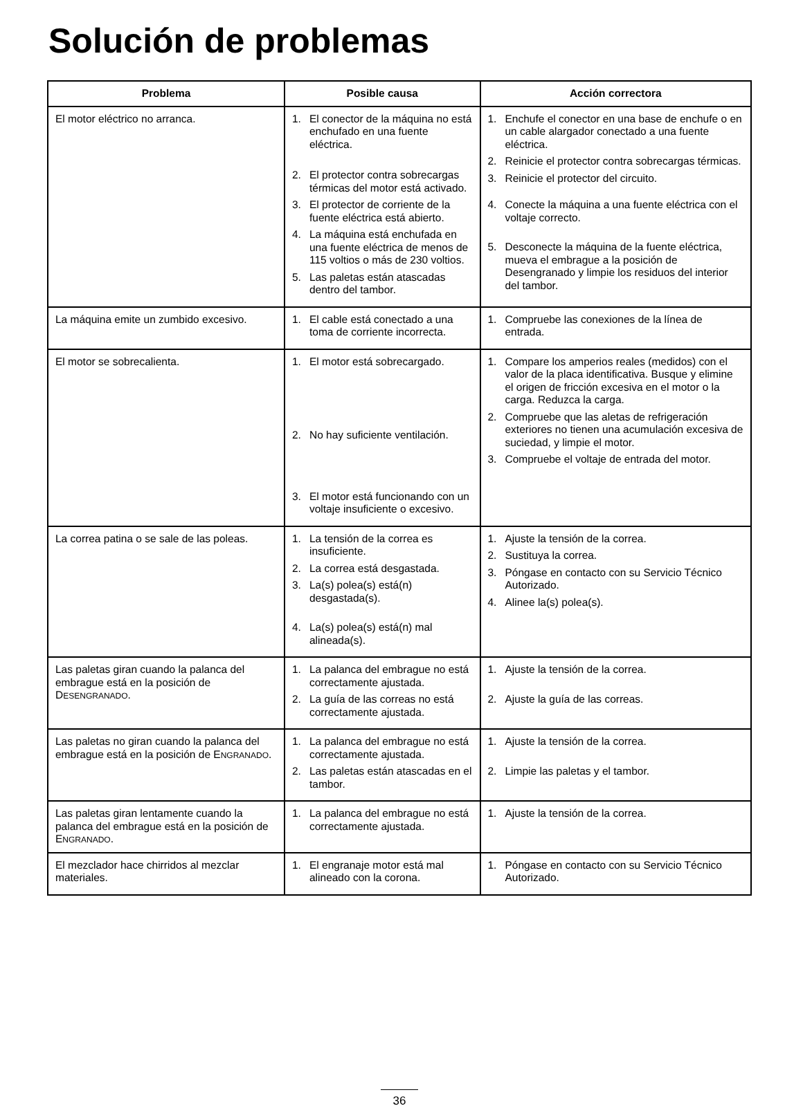Solución de problemas
| Problema | Posible causa | Acción correctora |
| --- | --- | --- |
| El motor eléctrico no arranca. | 1. El conector de la máquina no está enchufado en una fuente eléctrica. 2. El protector contra sobrecargas térmicas del motor está activado. 3. El protector de corriente de la fuente eléctrica está abierto. 4. La máquina está enchufada en una fuente eléctrica de menos de 115 voltios o más de 230 voltios. 5. Las paletas están atascadas dentro del tambor. | 1. Enchufe el conector en una base de enchufe o en un cable alargador conectado a una fuente eléctrica. 2. Reinicie el protector contra sobrecargas térmicas. 3. Reinicie el protector del circuito. 4. Conecte la máquina a una fuente eléctrica con el voltaje correcto. 5. Desconecte la máquina de la fuente eléctrica, mueva el embrague a la posición de Desengranado y limpie los residuos del interior del tambor. |
| La máquina emite un zumbido excesivo. | 1. El cable está conectado a una toma de corriente incorrecta. | 1. Compruebe las conexiones de la línea de entrada. |
| El motor se sobrecalienta. | 1. El motor está sobrecargado. 2. No hay suficiente ventilación. 3. El motor está funcionando con un voltaje insuficiente o excesivo. | 1. Compare los amperios reales (medidos) con el valor de la placa identificativa. Busque y elimine el origen de fricción excesiva en el motor o la carga. Reduzca la carga. 2. Compruebe que las aletas de refrigeración exteriores no tienen una acumulación excesiva de suciedad, y limpie el motor. 3. Compruebe el voltaje de entrada del motor. |
| La correa patina o se sale de las poleas. | 1. La tensión de la correa es insuficiente. 2. La correa está desgastada. 3. La(s) polea(s) está(n) desgastada(s). 4. La(s) polea(s) está(n) mal alineada(s). | 1. Ajuste la tensión de la correa. 2. Sustituya la correa. 3. Póngase en contacto con su Servicio Técnico Autorizado. 4. Alinee la(s) polea(s). |
| Las paletas giran cuando la palanca del embrague está en la posición de D ESENGRANADO . | 1. La palanca del embrague no está correctamente ajustada. 2. La guía de las correas no está correctamente ajustada. | 1. Ajuste la tensión de la correa. 2. Ajuste la guía de las correas. |
| Las paletas no giran cuando la palanca del embrague está en la posición de E NGRANADO . | 1. La palanca del embrague no está correctamente ajustada. 2. Las paletas están atascadas en el tambor. | 1. Ajuste la tensión de la correa. 2. Limpie las paletas y el tambor. |
| Las paletas giran lentamente cuando la palanca del embrague está en la posición de E NGRANADO . | 1. La palanca del embrague no está correctamente ajustada. | 1. Ajuste la tensión de la correa. |
| El mezclador hace chirridos al mezclar materiales. | 1. El engranaje motor está mal alineado con la corona. | 1. Póngase en contacto con su Servicio Técnico Autorizado. |
36